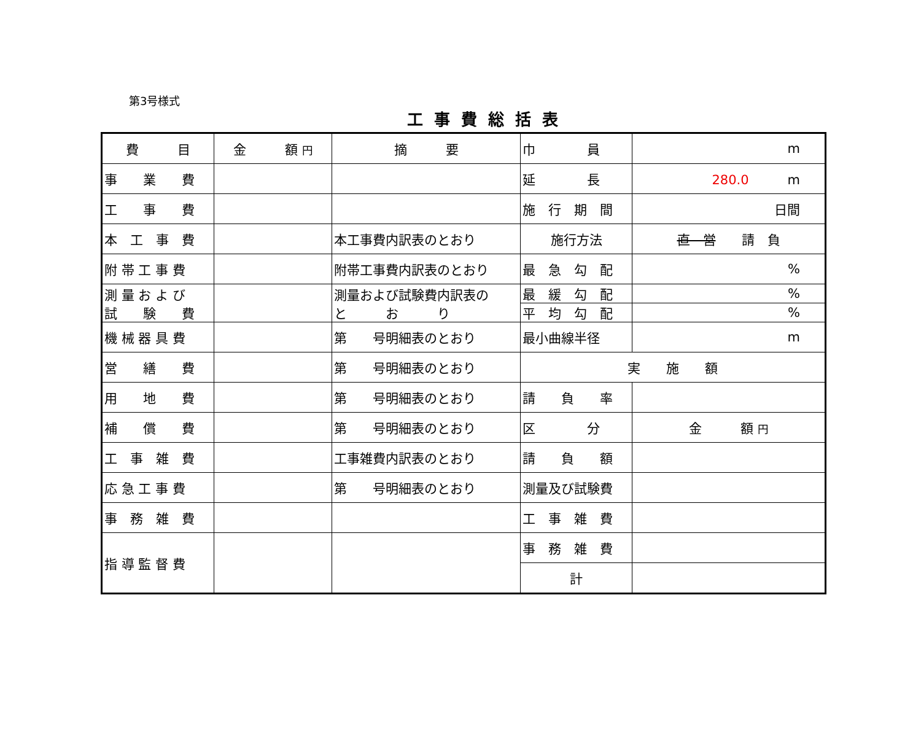第3号様式
工事費総括表
| 費 目 | 金 額 円 | 摘 要 | 巾 員 | m |
| 事 業 費 | | | 延 長 | 280.0 m |
| 工 事 費 | | | 施 行 期 間 | 日間 |
| 本 工 事 費 | | 本工事費内訳表のとおり | 施行方法 | 直 営 請 負 |
| 附 帯 工 事 費 | | 附帯工事費内訳表のとおり | 最 急 勾 配 | % |
| 測 量 お よ び 試 験 費 | | 測量および試験費内訳表の と お り | 最 緩 勾 配 | % |
| | | | 平 均 勾 配 | % |
| 機 械 器 具 費 | | 第 号明細表のとおり | 最小曲線半径 | m |
| 営 繕 費 | | 第 号明細表のとおり | 実 施 額 | |
| 用 地 費 | | 第 号明細表のとおり | 請 負 率 | |
| 補 償 費 | | 第 号明細表のとおり | 区 分 | 金 額 円 |
| 工 事 雑 費 | | 工事雑費内訳表のとおり | 請 負 額 | |
| 応 急 工 事 費 | | 第 号明細表のとおり | 測量及び試験費 | |
| 事 務 雑 費 | | | 工 事 雑 費 | |
| 指 導 監 督 費 | | | 事 務 雑 費 | |
| | | | 計 | |